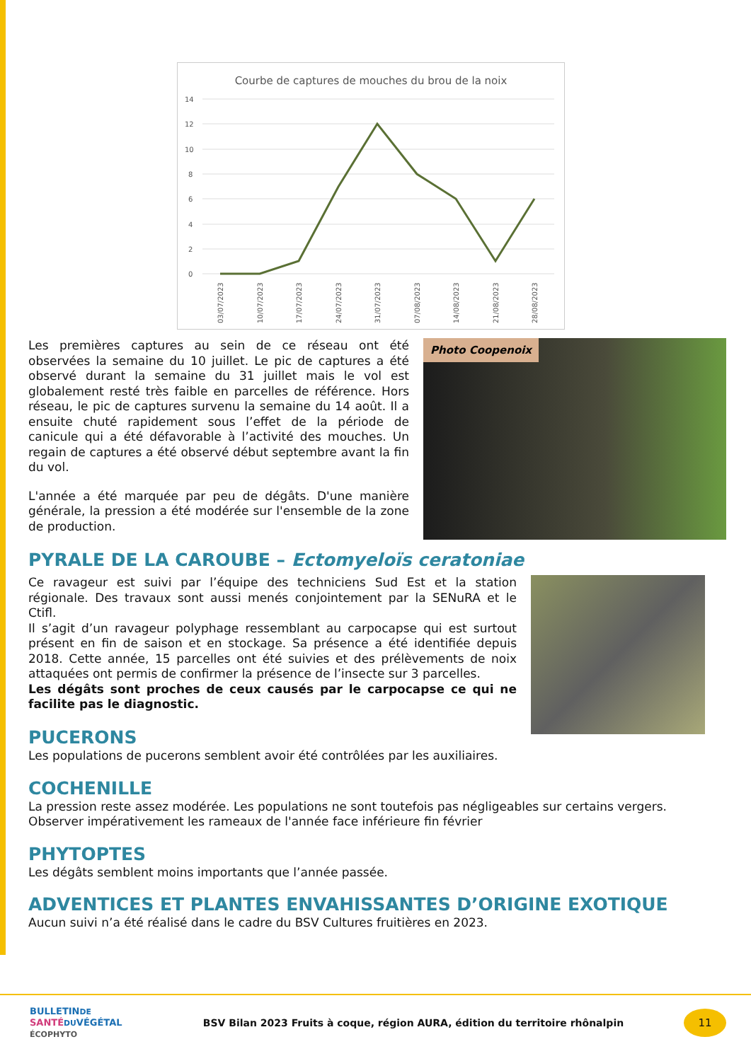Courbe de captures de mouches du brou de la noix
14
12
10
8
6
4
2
0
03/07/2023
10/07/2023
17/07/2023
24/07/2023
31/07/2023
07/08/2023
14/08/2023
21/08/2023
28/08/2023
Les premières captures au sein de ce réseau ont été observées la semaine du 10 juillet. Le pic de captures a été observé durant la semaine du 31 juillet mais le vol est globalement resté très faible en parcelles de référence. Hors réseau, le pic de captures survenu la semaine du 14 août. Il a ensuite chuté rapidement sous l’effet de la période de canicule qui a été défavorable à l’activité des mouches. Un regain de captures a été observé début septembre avant la fin du vol.
L'année a été marquée par peu de dégâts. D'une manière générale, la pression a été modérée sur l'ensemble de la zone de production.
Photo Coopenoix
PYRALE DE LA CAROUBE – Ectomyeloïs ceratoniae
Ce ravageur est suivi par l’équipe des techniciens Sud Est et la station régionale. Des travaux sont aussi menés conjointement par la SENuRA et le Ctifl.
Il s’agit d’un ravageur polyphage ressemblant au carpocapse qui est surtout présent en fin de saison et en stockage. Sa présence a été identifiée depuis 2018. Cette année, 15 parcelles ont été suivies et des prélèvements de noix attaquées ont permis de confirmer la présence de l’insecte sur 3 parcelles.
Les dégâts sont proches de ceux causés par le carpocapse ce qui ne facilite pas le diagnostic.
PUCERONS
Les populations de pucerons semblent avoir été contrôlées par les auxiliaires.
COCHENILLE
La pression reste assez modérée. Les populations ne sont toutefois pas négligeables sur certains vergers.
Observer impérativement les rameaux de l'année face inférieure fin février
PHYTOPTES
Les dégâts semblent moins importants que l’année passée.
ADVENTICES ET PLANTES ENVAHISSANTES D’ORIGINE EXOTIQUE
Aucun suivi n’a été réalisé dans le cadre du BSV Cultures fruitières en 2023.
BULLETINDE
SANTÉ DUVÉGÉTAL
ÉCOPHYTO
BSV Bilan 2023 Fruits à coque, région AURA, édition du territoire rhônalpin
11